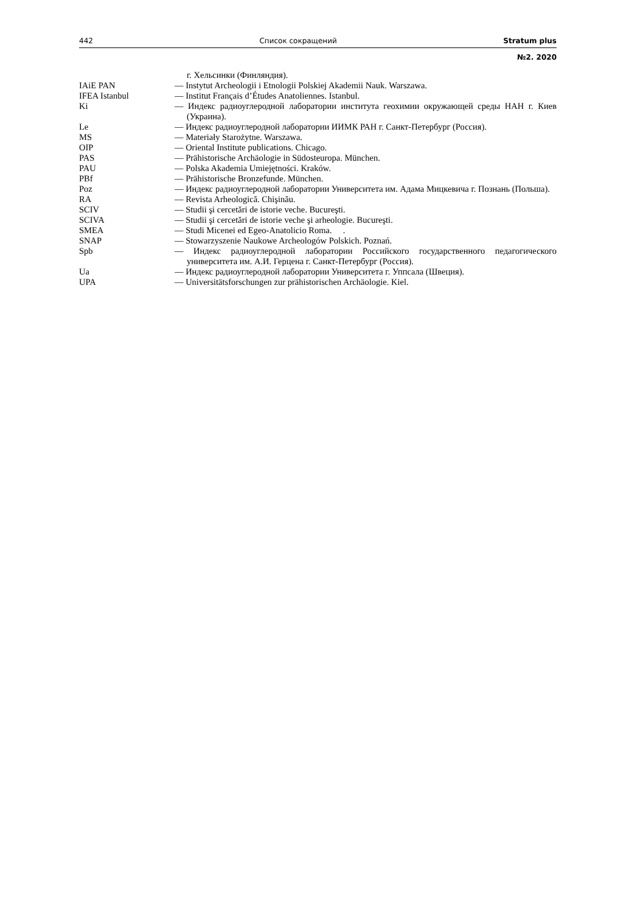442 Список сокращений Stratum plus
№2. 2020
г. Хельсинки (Финляндия).
IAiE PAN — Instytut Archeologii i Etnologii Polskiej Akademii Nauk. Warszawa.
IFEA Istanbul — Institut Français d’Études Anatoliennes. Istanbul.
Ki — Индекс радиоуглеродной лаборатории института геохимии окружающей среды НАН г. Киев (Украина).
Le — Индекс радиоуглеродной лаборатории ИИМК РАН г. Санкт-Петербург (Россия).
MS — Materiały Starożytne. Warszawa.
OIP — Oriental Institute publications. Chicago.
PAS — Prähistorische Archäologie in Südosteuropa. München.
PAU — Polska Akademia Umiejętności. Kraków.
PBf — Prähistorische Bronzefunde. München.
Poz — Индекс радиоуглеродной лаборатории Университета им. Адама Мицкевича г. Познань (Польша).
RA — Revista Arheologică. Chişinău.
SCIV — Studii şi cercetări de istorie veche. Bucureşti.
SCIVA — Studii şi cercetări de istorie veche şi arheologie. Bucureşti.
SMEA — Studi Micenei ed Egeo-Anatolicio Roma. .
SNAP — Stowarzyszenie Naukowe Archeologów Polskich. Poznań.
Spb — Индекс радиоуглеродной лаборатории Российского государственного педагогического университета им. А.И. Герцена г. Санкт-Петербург (Россия).
Ua — Индекс радиоуглеродной лаборатории Университета г. Уппсала (Швеция).
UPA — Universitätsforschungen zur prähistorischen Archäologie. Kiel.